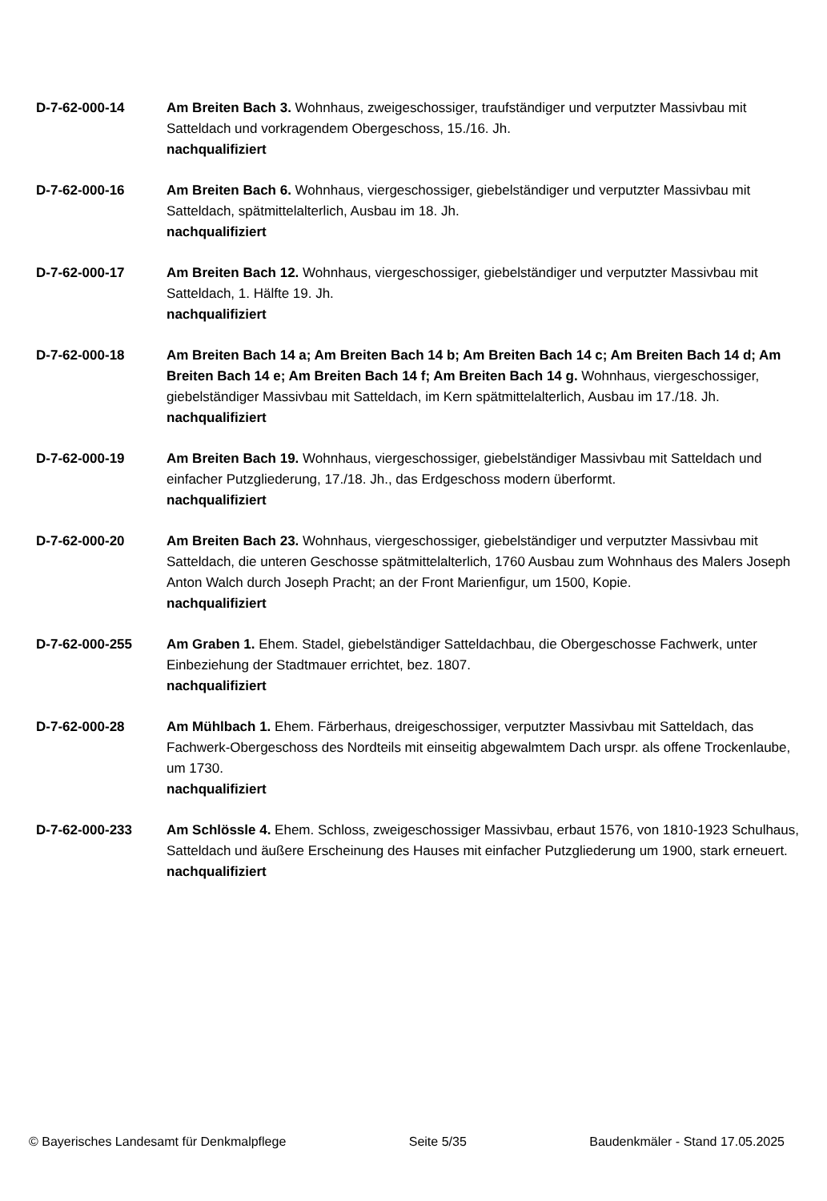D-7-62-000-14 Am Breiten Bach 3. Wohnhaus, zweigeschossiger, traufständiger und verputzter Massivbau mit Satteldach und vorkragendem Obergeschoss, 15./16. Jh.
nachqualifiziert
D-7-62-000-16 Am Breiten Bach 6. Wohnhaus, viergeschossiger, giebelständiger und verputzter Massivbau mit Satteldach, spätmittelalterlich, Ausbau im 18. Jh.
nachqualifiziert
D-7-62-000-17 Am Breiten Bach 12. Wohnhaus, viergeschossiger, giebelständiger und verputzter Massivbau mit Satteldach, 1. Hälfte 19. Jh.
nachqualifiziert
D-7-62-000-18 Am Breiten Bach 14 a; Am Breiten Bach 14 b; Am Breiten Bach 14 c; Am Breiten Bach 14 d; Am Breiten Bach 14 e; Am Breiten Bach 14 f; Am Breiten Bach 14 g. Wohnhaus, viergeschossiger, giebelständiger Massivbau mit Satteldach, im Kern spätmittelalterlich, Ausbau im 17./18. Jh.
nachqualifiziert
D-7-62-000-19 Am Breiten Bach 19. Wohnhaus, viergeschossiger, giebelständiger Massivbau mit Satteldach und einfacher Putzgliederung, 17./18. Jh., das Erdgeschoss modern überformt.
nachqualifiziert
D-7-62-000-20 Am Breiten Bach 23. Wohnhaus, viergeschossiger, giebelständiger und verputzter Massivbau mit Satteldach, die unteren Geschosse spätmittelalterlich, 1760 Ausbau zum Wohnhaus des Malers Joseph Anton Walch durch Joseph Pracht; an der Front Marienfigur, um 1500, Kopie.
nachqualifiziert
D-7-62-000-255 Am Graben 1. Ehem. Stadel, giebelständiger Satteldachbau, die Obergeschosse Fachwerk, unter Einbeziehung der Stadtmauer errichtet, bez. 1807.
nachqualifiziert
D-7-62-000-28 Am Mühlbach 1. Ehem. Färberhaus, dreigeschossiger, verputzter Massivbau mit Satteldach, das Fachwerk-Obergeschoss des Nordteils mit einseitig abgewalmtem Dach urspr. als offene Trockenlaube, um 1730.
nachqualifiziert
D-7-62-000-233 Am Schlössle 4. Ehem. Schloss, zweigeschossiger Massivbau, erbaut 1576, von 1810-1923 Schulhaus, Satteldach und äußere Erscheinung des Hauses mit einfacher Putzgliederung um 1900, stark erneuert.
nachqualifiziert
© Bayerisches Landesamt für Denkmalpflege Seite 5/35 Baudenkmäler - Stand 17.05.2025